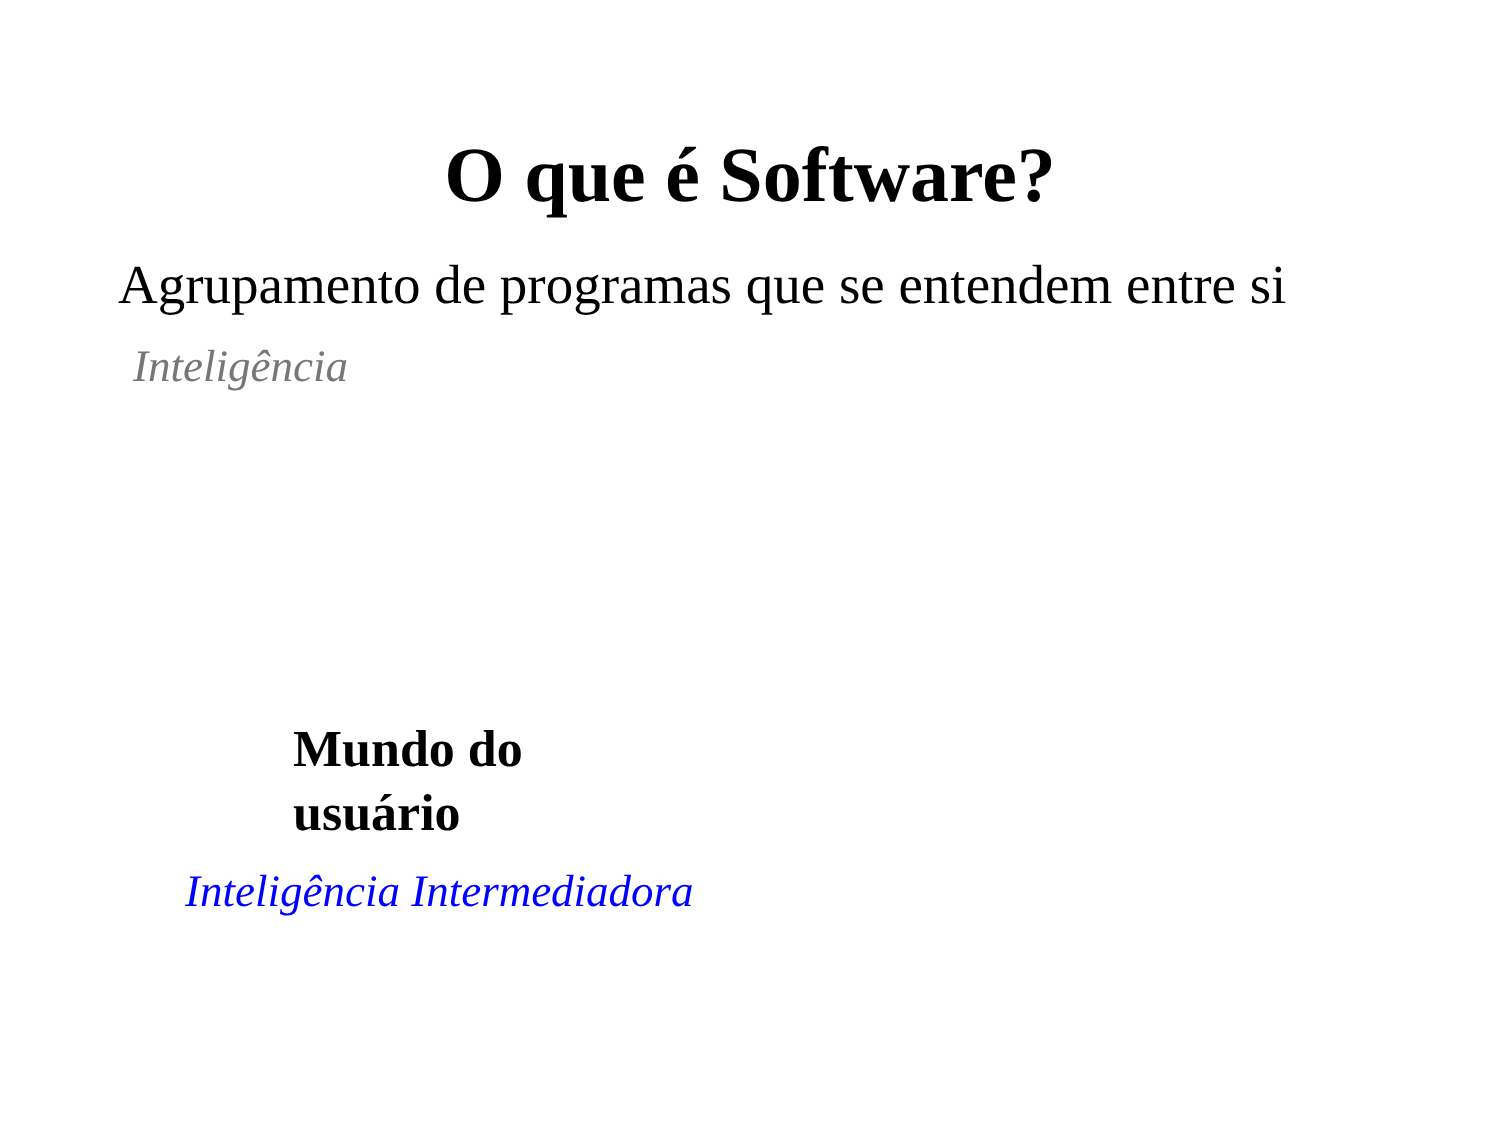O que é Software?
Agrupamento de programas que se entendem entre si
Inteligência
Mundo do
usuário
Inteligência Intermediadora